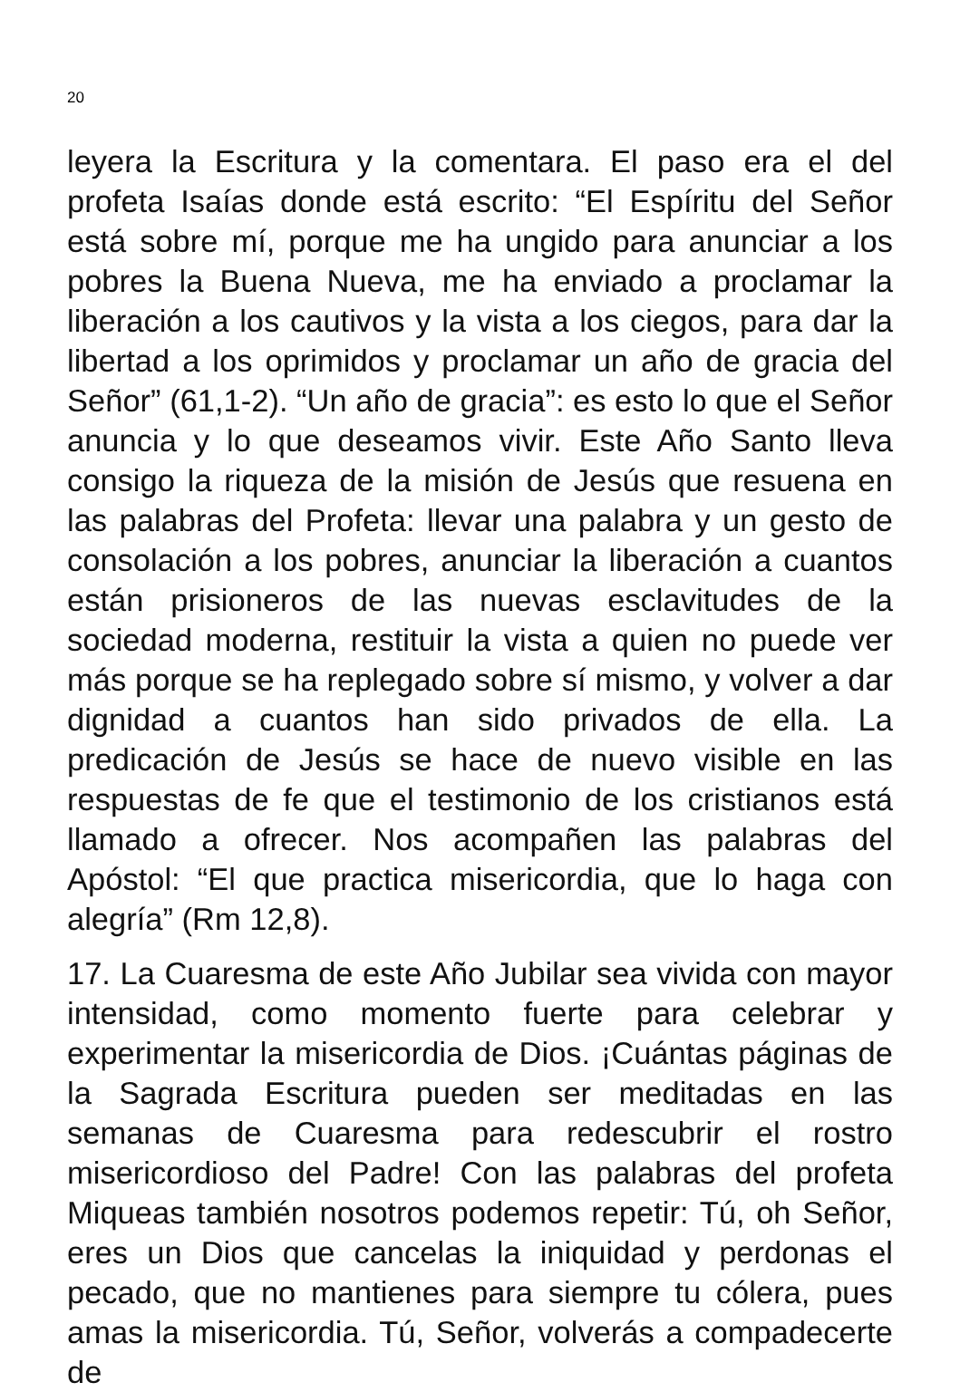20
leyera la Escritura y la comentara. El paso era el del profeta Isaías donde está escrito: “El Espíritu del Señor está sobre mí, porque me ha ungido para anunciar a los pobres la Buena Nueva, me ha enviado a proclamar la liberación a los cautivos y la vista a los ciegos, para dar la libertad a los oprimidos y proclamar un año de gracia del Señor” (61,1-2). “Un año de gracia”: es esto lo que el Señor anuncia y lo que deseamos vivir. Este Año Santo lleva consigo la riqueza de la misión de Jesús que resuena en las palabras del Profeta: llevar una palabra y un gesto de consolación a los pobres, anunciar la liberación a cuantos están prisioneros de las nuevas esclavitudes de la sociedad moderna, restituir la vista a quien no puede ver más porque se ha replegado sobre sí mismo, y volver a dar dignidad a cuantos han sido privados de ella. La predicación de Jesús se hace de nuevo visible en las respuestas de fe que el testimonio de los cristianos está llamado a ofrecer. Nos acompañen las palabras del Apóstol: “El que practica misericordia, que lo haga con alegría” (Rm 12,8).
17. La Cuaresma de este Año Jubilar sea vivida con mayor intensidad, como momento fuerte para celebrar y experimentar la misericordia de Dios. ¡Cuántas páginas de la Sagrada Escritura pueden ser meditadas en las semanas de Cuaresma para redescubrir el rostro misericordioso del Padre! Con las palabras del profeta Miqueas también nosotros podemos repetir: Tú, oh Señor, eres un Dios que cancelas la iniquidad y perdonas el pecado, que no mantienes para siempre tu cólera, pues amas la misericordia. Tú, Señor, volverás a compadecerte de